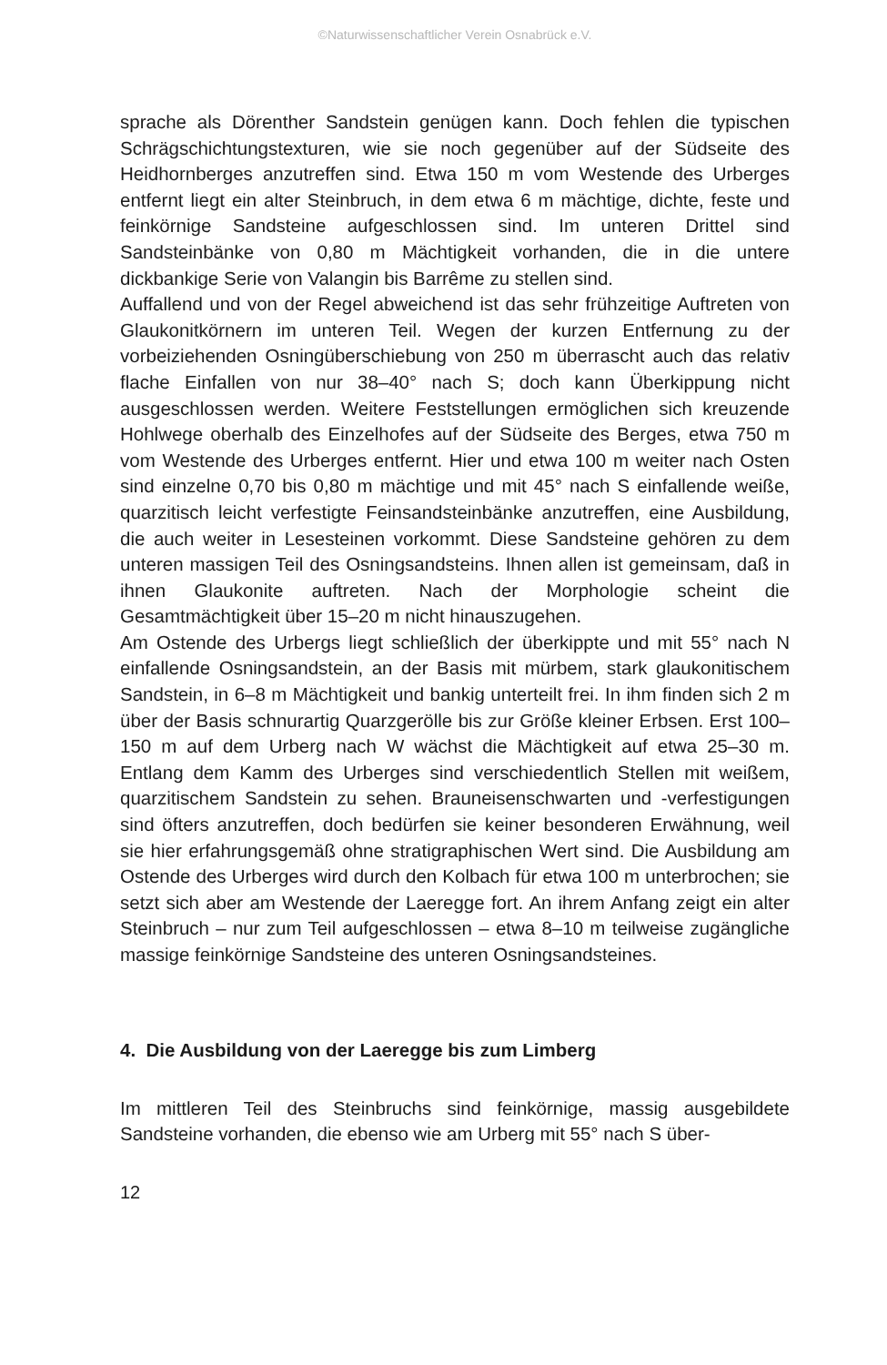©Naturwissenschaftlicher Verein Osnabrück e.V.
sprache als Dörenther Sandstein genügen kann. Doch fehlen die typischen Schrägschichtungstexturen, wie sie noch gegenüber auf der Südseite des Heidhornberges anzutreffen sind. Etwa 150 m vom Westende des Urberges entfernt liegt ein alter Steinbruch, in dem etwa 6 m mächtige, dichte, feste und feinkörnige Sandsteine aufgeschlossen sind. Im unteren Drittel sind Sandsteinbänke von 0,80 m Mächtigkeit vorhanden, die in die untere dickbankige Serie von Valangin bis Barrême zu stellen sind.
Auffallend und von der Regel abweichend ist das sehr frühzeitige Auftreten von Glaukonitkörnern im unteren Teil. Wegen der kurzen Entfernung zu der vorbeiziehenden Osningüberschiebung von 250 m überrascht auch das relativ flache Einfallen von nur 38–40° nach S; doch kann Überkippung nicht ausgeschlossen werden. Weitere Feststellungen ermöglichen sich kreuzende Hohlwege oberhalb des Einzelhofes auf der Südseite des Berges, etwa 750 m vom Westende des Urberges entfernt. Hier und etwa 100 m weiter nach Osten sind einzelne 0,70 bis 0,80 m mächtige und mit 45° nach S einfallende weiße, quarzitisch leicht verfestigte Feinsandsteinbänke anzutreffen, eine Ausbildung, die auch weiter in Lesesteinen vorkommt. Diese Sandsteine gehören zu dem unteren massigen Teil des Osningsandsteins. Ihnen allen ist gemeinsam, daß in ihnen Glaukonite auftreten. Nach der Morphologie scheint die Gesamtmächtigkeit über 15–20 m nicht hinauszugehen.
Am Ostende des Urbergs liegt schließlich der überkippte und mit 55° nach N einfallende Osningsandstein, an der Basis mit mürbem, stark glaukonitischem Sandstein, in 6–8 m Mächtigkeit und bankig unterteilt frei. In ihm finden sich 2 m über der Basis schnurartig Quarzgerölle bis zur Größe kleiner Erbsen. Erst 100–150 m auf dem Urberg nach W wächst die Mächtigkeit auf etwa 25–30 m. Entlang dem Kamm des Urberges sind verschiedentlich Stellen mit weißem, quarzitischem Sandstein zu sehen. Brauneisenschwarten und -verfestigungen sind öfters anzutreffen, doch bedürfen sie keiner besonderen Erwähnung, weil sie hier erfahrungsgemäß ohne stratigraphischen Wert sind. Die Ausbildung am Ostende des Urberges wird durch den Kolbach für etwa 100 m unterbrochen; sie setzt sich aber am Westende der Laeregge fort. An ihrem Anfang zeigt ein alter Steinbruch – nur zum Teil aufgeschlossen – etwa 8–10 m teilweise zugängliche massige feinkörnige Sandsteine des unteren Osningsandsteines.
4. Die Ausbildung von der Laeregge bis zum Limberg
Im mittleren Teil des Steinbruchs sind feinkörnige, massig ausgebildete Sandsteine vorhanden, die ebenso wie am Urberg mit 55° nach S über-
12